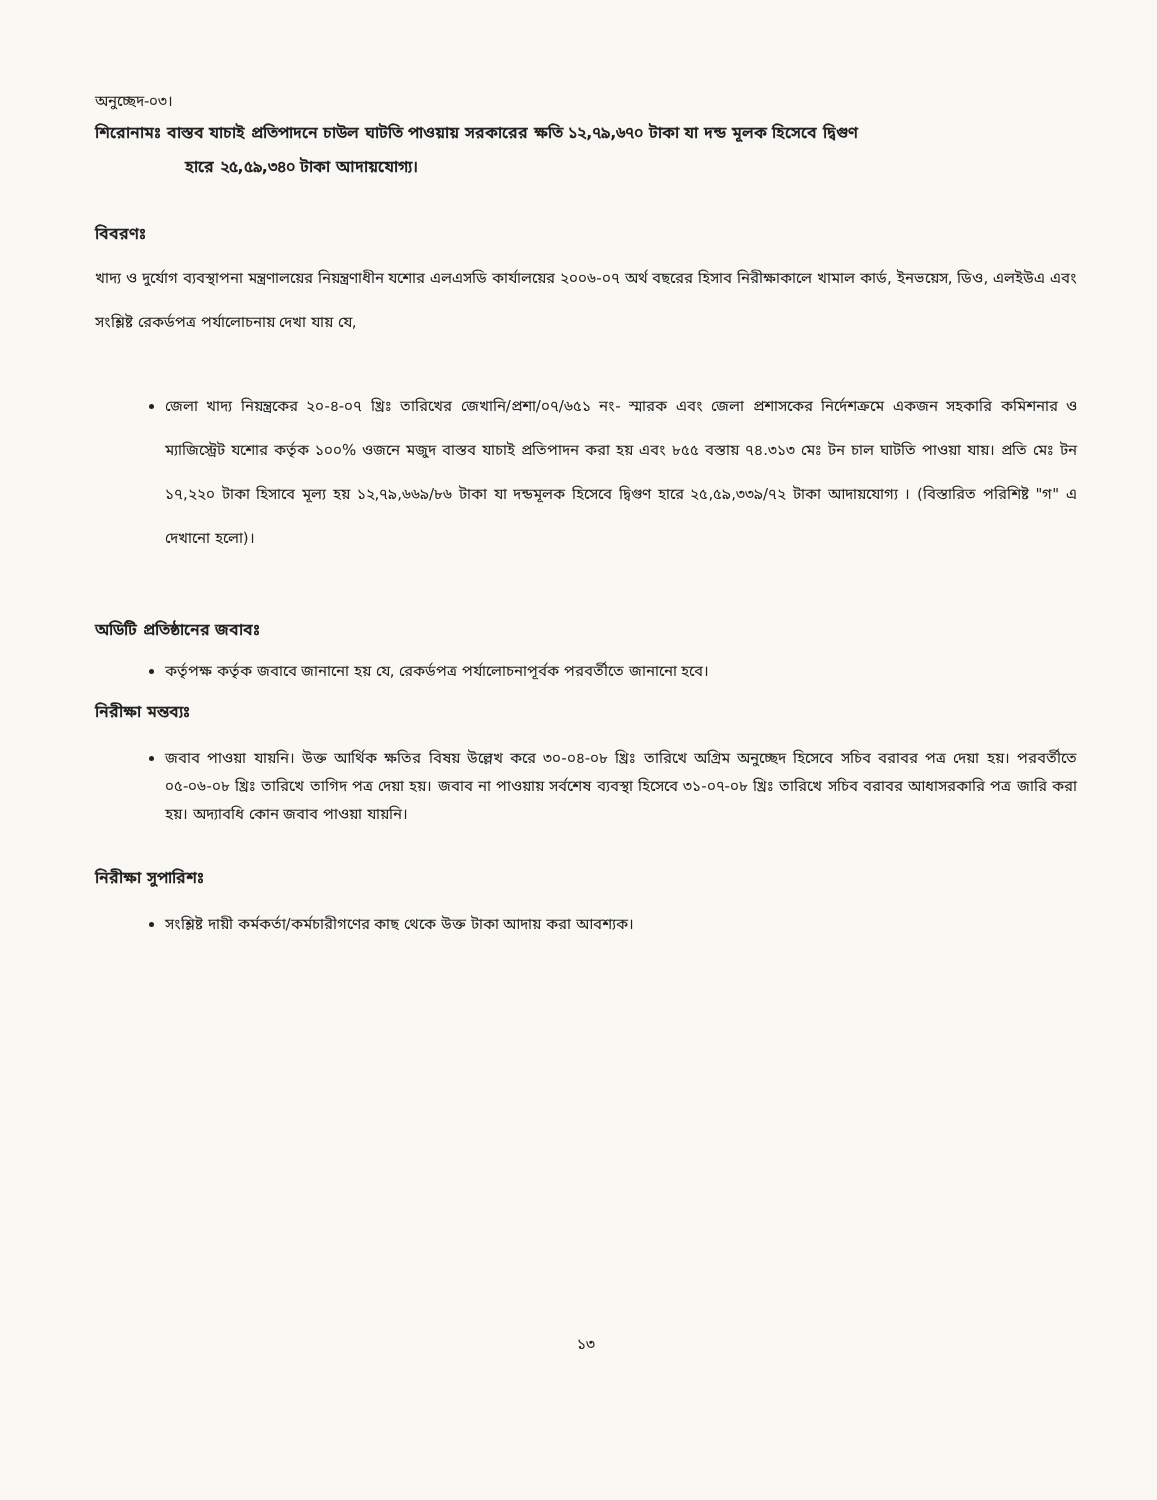অনুচ্ছেদ-০৩।
শিরোনামঃ বাস্তব যাচাই প্রতিপাদনে চাউল ঘাটতি পাওয়ায় সরকারের ক্ষতি ১২,৭৯,৬৭০ টাকা যা দন্ড মূলক হিসেবে দ্বিগুণ
হারে ২৫,৫৯,৩৪০ টাকা আদায়যোগ্য।
বিবরণঃ
খাদ্য ও দুর্যোগ ব্যবস্থাপনা মন্ত্রণালয়ের নিয়ন্ত্রণাধীন যশোর এলএসডি কার্যালয়ের ২০০৬-০৭ অর্থ বছরের হিসাব নিরীক্ষাকালে খামাল কার্ড, ইনভয়েস, ডিও, এলইউএ এবং সংশ্লিষ্ট রেকর্ডপত্র পর্যালোচনায় দেখা যায় যে,
জেলা খাদ্য নিয়ন্ত্রকের ২০-৪-০৭ খ্রিঃ তারিখের জেখানি/প্রশা/০৭/৬৫১ নং- স্মারক এবং জেলা প্রশাসকের নির্দেশক্রমে একজন সহকারি কমিশনার ও ম্যাজিস্ট্রেট যশোর কর্তৃক ১০০% ওজনে মজুদ বাস্তব যাচাই প্রতিপাদন করা হয় এবং ৮৫৫ বস্তায় ৭৪.৩১৩ মেঃ টন চাল ঘাটতি পাওয়া যায়। প্রতি মেঃ টন ১৭,২২০ টাকা হিসাবে মূল্য হয় ১২,৭৯,৬৬৯/৮৬ টাকা যা দন্ডমূলক হিসেবে দ্বিগুণ হারে ২৫,৫৯,৩৩৯/৭২ টাকা আদায়যোগ্য । (বিস্তারিত পরিশিষ্ট "গ" এ দেখানো হলো)।
অডিটি প্রতিষ্ঠানের জবাবঃ
কর্তৃপক্ষ কর্তৃক জবাবে জানানো হয় যে, রেকর্ডপত্র পর্যালোচনাপূর্বক পরবর্তীতে জানানো হবে।
নিরীক্ষা মন্তব্যঃ
জবাব পাওয়া যায়নি। উক্ত আর্থিক ক্ষতির বিষয় উল্লেখ করে ৩০-০৪-০৮ খ্রিঃ তারিখে অগ্রিম অনুচ্ছেদ হিসেবে সচিব বরাবর পত্র দেয়া হয়। পরবর্তীতে ০৫-০৬-০৮ খ্রিঃ তারিখে তাগিদ পত্র দেয়া হয়। জবাব না পাওয়ায় সর্বশেষ ব্যবস্থা হিসেবে ৩১-০৭-০৮ খ্রিঃ তারিখে সচিব বরাবর আধাসরকারি পত্র জারি করা হয়। অদ্যাবধি কোন জবাব পাওয়া যায়নি।
নিরীক্ষা সুপারিশঃ
সংশ্লিষ্ট দায়ী কর্মকর্তা/কর্মচারীগণের কাছ থেকে উক্ত টাকা আদায় করা আবশ্যক।
১৩